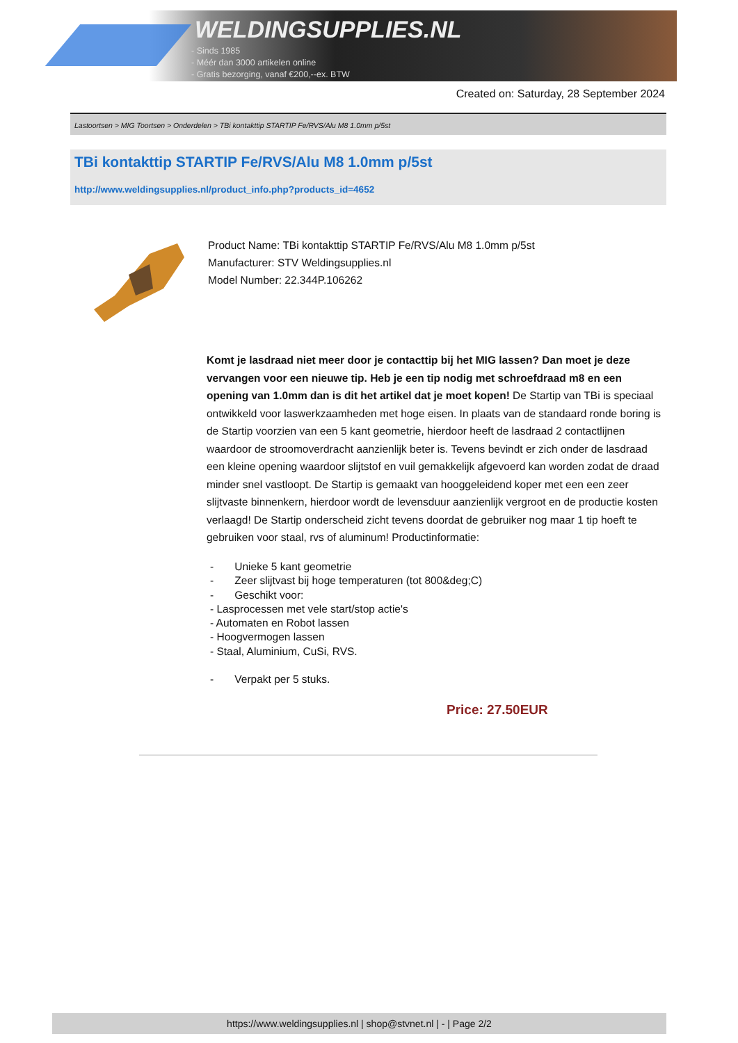WELDINGSUPPLIES.NL
- Sinds 1985
- Méér dan 3000 artikelen online
- Gratis bezorging, vanaf €200,--ex. BTW
Created on: Saturday, 28 September 2024
Lastoortsen > MIG Toortsen > Onderdelen > TBi kontakttip STARTIP Fe/RVS/Alu M8 1.0mm p/5st
TBi kontakttip STARTIP Fe/RVS/Alu M8 1.0mm p/5st
http://www.weldingsupplies.nl/product_info.php?products_id=4652
Product Name: TBi kontakttip STARTIP Fe/RVS/Alu M8 1.0mm p/5st
Manufacturer: STV Weldingsupplies.nl
Model Number: 22.344P.106262
Komt je lasdraad niet meer door je contacttip bij het MIG lassen? Dan moet je deze vervangen voor een nieuwe tip. Heb je een tip nodig met schroefdraad m8 en een opening van 1.0mm dan is dit het artikel dat je moet kopen! De Startip van TBi is speciaal ontwikkeld voor laswerkzaamheden met hoge eisen. In plaats van de standaard ronde boring is de Startip voorzien van een 5 kant geometrie, hierdoor heeft de lasdraad 2 contactlijnen waardoor de stroomoverdracht aanzienlijk beter is. Tevens bevindt er zich onder de lasdraad een kleine opening waardoor slijtstof en vuil gemakkelijk afgevoerd kan worden zodat de draad minder snel vastloopt. De Startip is gemaakt van hooggeleidend koper met een een zeer slijtvaste binnenkern, hierdoor wordt de levensduur aanzienlijk vergroot en de productie kosten verlaagd! De Startip onderscheid zicht tevens doordat de gebruiker nog maar 1 tip hoeft te gebruiken voor staal, rvs of aluminum! Productinformatie:
- Unieke 5 kant geometrie
- Zeer slijtvast bij hoge temperaturen (tot 800&deg;C)
- Geschikt voor:
- Lasprocessen met vele start/stop actie's
- Automaten en Robot lassen
- Hoogvermogen lassen
- Staal, Aluminium, CuSi, RVS.
- Verpakt per 5 stuks.
Price: 27.50EUR
https://www.weldingsupplies.nl | shop@stvnet.nl | - | Page 2/2